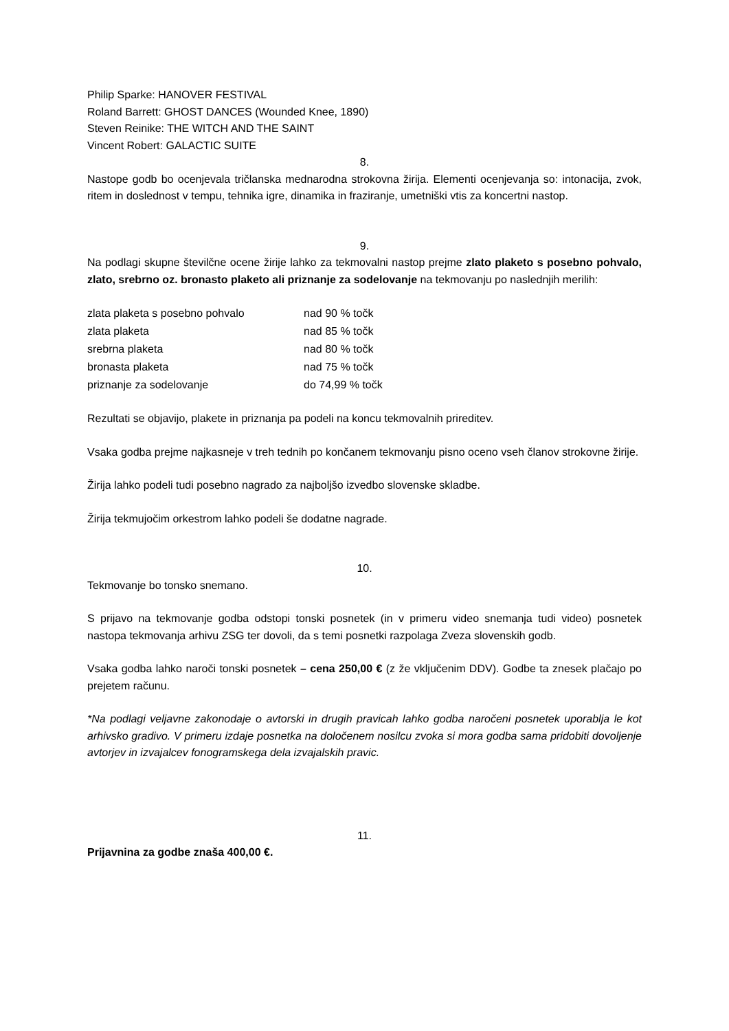Philip Sparke: HANOVER FESTIVAL
Roland Barrett: GHOST DANCES (Wounded Knee, 1890)
Steven Reinike: THE WITCH AND THE SAINT
Vincent Robert: GALACTIC SUITE
8.
Nastope godb bo ocenjevala tričlanska mednarodna strokovna žirija. Elementi ocenjevanja so: intonacija, zvok, ritem in doslednost v tempu, tehnika igre, dinamika in fraziranje, umetniški vtis za koncertni nastop.
9.
Na podlagi skupne številčne ocene žirije lahko za tekmovalni nastop prejme zlato plaketo s posebno pohvalo, zlato, srebrno oz. bronasto plaketo ali priznanje za sodelovanje na tekmovanju po naslednjih merilih:
| zlata plaketa s posebno pohvalo | nad 90 % točk |
| zlata plaketa | nad 85 % točk |
| srebrna plaketa | nad 80 % točk |
| bronasta plaketa | nad 75 % točk |
| priznanje za sodelovanje | do 74,99 % točk |
Rezultati se objavijo, plakete in priznanja pa podeli na koncu tekmovalnih prireditev.
Vsaka godba prejme najkasneje v treh tednih po končanem tekmovanju pisno oceno vseh članov strokovne žirije.
Žirija lahko podeli tudi posebno nagrado za najboljšo izvedbo slovenske skladbe.
Žirija tekmujočim orkestrom lahko podeli še dodatne nagrade.
10.
Tekmovanje bo tonsko snemano.
S prijavo na tekmovanje godba odstopi tonski posnetek (in v primeru video snemanja tudi video) posnetek nastopa tekmovanja arhivu ZSG ter dovoli, da s temi posnetki razpolaga Zveza slovenskih godb.
Vsaka godba lahko naroči tonski posnetek – cena 250,00 € (z že vključenim DDV). Godbe ta znesek plačajo po prejetem računu.
*Na podlagi veljavne zakonodaje o avtorski in drugih pravicah lahko godba naročeni posnetek uporablja le kot arhivsko gradivo. V primeru izdaje posnetka na določenem nosilcu zvoka si mora godba sama pridobiti dovoljenje avtorjev in izvajalcev fonogramskega dela izvajalskih pravic.
11.
Prijavnina za godbe znaša 400,00 €.